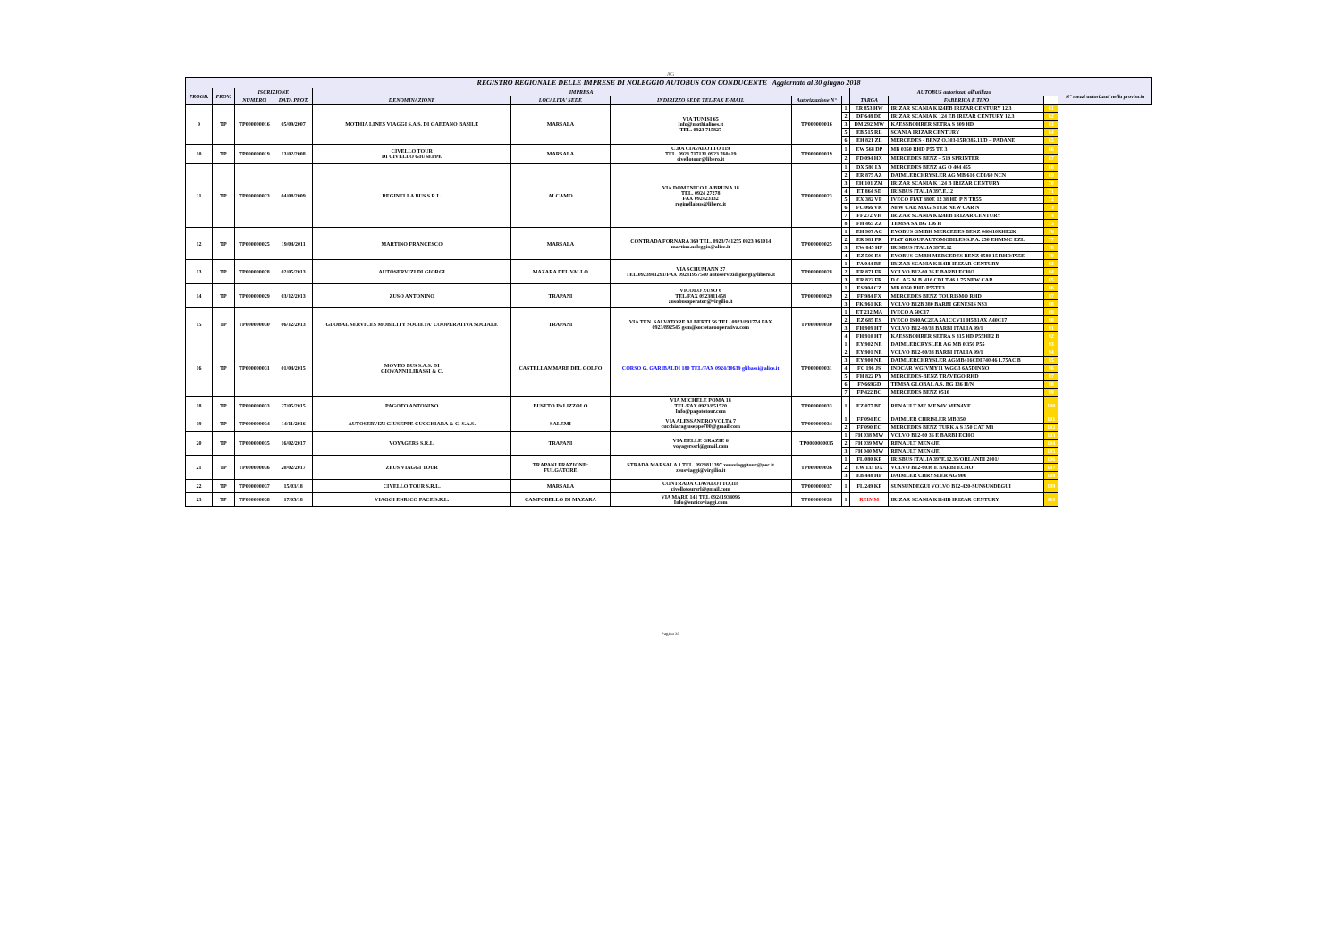AG
| REGISTRO REGIONALE DELLE IMPRESE DI NOLEGGIO AUTOBUS CON CONDUCENTE Aggiornato al 30 giugno 2018 | | | | | | | | | | | | |
| --- | --- | --- | --- | --- | --- | --- | --- | --- | --- | --- | --- | --- |
| PROGR. | PROV. | ISCRIZIONE | | IMPRESA | | | | | AUTOBUS autorizzati all'utilizzo | | | N° mezzi autorizzati nella provincia |
| | | NUMERO | DATA PROT. | DENOMINAZIONE | LOCALITA' SEDE | INDIRIZZO SEDE TEL/FAX E-MAIL | Autorizzazione N° | | TARGA | FABBRICA E TIPO | | |
| 9 | TP | TP000000016 | 05/09/2007 | MOTHIA LINES VIAGGI S.A.S. DI GAETANO BASILE | MARSALA | VIA TUNISI 65 Info@mothialines.it TEL. 0923 715827 | TP000000016 | 1 | ER 853 HW | IRIZAR SCANIA K124EB IRIZAR CENTURY 12.3 | 61 | |
| | | | | | | | | 2 | DF 648 DD | IRIZAR SCANIA K 124 EB IRIZAR CENTURY 12.3 | 62 | |
| | | | | | | | | 3 | DM 292 MW | KAESSBOHRER SETRA S 309 HD | 63 | |
| | | | | | | | | 5 | EB 515 RL | SCANIA IRIZAR CENTURY | 64 | |
| | | | | | | | | 6 | EH 821 ZL | MERCEDES - BENZ O.303-15R/385.11/D – PADANE | 65 | |
| 10 | TP | TP000000019 | 13/02/2008 | CIVELLO TOUR DI CIVELLO GIUSEPPE | MARSALA | C.DA CIAVALOTTO 119 TEL. 0923 717131 0923 760419 civellotour@libero.it | TP000000019 | 1 | EW 568 DP | MB 0350 RHD P55 TE 3 | 66 | |
| | | | | | | | | 2 | FD 094 HX | MERCEDES BENZ – 519 SPRINTER | 67 | |
| 11 | TP | TP000000023 | 04/08/2009 | REGINELLA BUS S.R.L. | ALCAMO | VIA DOMENICO LA BRUNA 18 TEL. 0924 27278 FAX 092423132 reginellabus@libero.it | TP000000023 | 1 | DX 580 LY | MERCEDES BENZ AG O 404 455 | 68 | |
| | | | | | | | | 2 | ER 875 AZ | DAIMLERCHRYSLER AG MB 616 CDI/60 NCN | 69 | |
| | | | | | | | | 3 | EH 101 ZM | IRIZAR SCANIA K 124 B IRIZAR CENTURY | 70 | |
| | | | | | | | | 4 | ET 864 SD | IRISBUS ITALIA 397.E.12 | 71 | |
| | | | | | | | | 5 | EX 382 VP | IVECO FIAT 380E 12 38 HD P N TR55 | 72 | |
| | | | | | | | | 6 | FC 066 VK | NEW CAR MAGISTER NEW CAR N | 73 | |
| | | | | | | | | 7 | FF 272 VH | IRIZAR SCANIA K124EB IRIZAR CENTURY | 74 | |
| | | | | | | | | 8 | FH 465 ZZ | TEMSA SA BG 136 H | 75 | |
| 12 | TP | TP000000025 | 19/04/2011 | MARTINO FRANCESCO | MARSALA | CONTRADA FORNARA 369 TEL. 0923/741255 0923 961014 martino.noleggio@alice.it | TP000000025 | 1 | EH 907 AC | EVOBUS GM BH MERCEDES BENZ 040410RHE2K | 76 | |
| | | | | | | | | 2 | ER 981 FR | FIAT GROUP AUTOMOBILES S.P.A. 250 EHMMC EZL | 77 | |
| | | | | | | | | 3 | EW 845 HF | IRISBUS ITALIA 397E.12 | 78 | |
| | | | | | | | | 4 | EZ 500 ES | EVOBUS GMBH MERCEDES BENZ 0580 15 RHD/P55E | 79 | |
| 13 | TP | TP000000028 | 02/05/2013 | AUTOSERVIZI DI GIORGI | MAZARA DEL VALLO | VIA SCHUMANN 27 TEL.0923941291/FAX 09231957540 autoservizidigiorgi@libero.it | TP000000028 | 1 | FA 044 RE | IRIZAR SCANIA K114IB IRIZAR CENTURY | 83 | |
| | | | | | | | | 2 | ER 871 FR | VOLVO B12-60 36 E BARBI ECHO | 84 | |
| | | | | | | | | 3 | ER 822 FR | D.C. AG M.B. 416 CDI T 46 1.75 NEW CAR | 85 | |
| 14 | TP | TP000000029 | 03/12/2013 | ZUSO ANTONINO | TRAPANI | VICOLO ZUSO 6 TEL/FAX 0923811458 zusobusoperator@virgilio.it | TP000000029 | 1 | ES 904 CZ | MB 0350 RHD P55TE3 | 86 | |
| | | | | | | | | 2 | FF 984 FX | MERCEDES BENZ TOURISMO RHD | 87 | |
| | | | | | | | | 3 | FK 961 KR | VOLVO B12B 380 BARBI GENESIS NS3 | 88 | |
| 15 | TP | TP000000030 | 06/12/2013 | GLOBAL SERVICES MOBILITY SOCIETA' COOPERATIVA SOCIALE | TRAPANI | VIA TEN. SALVATORE ALBERTI 56 TEL/ 0923/891774 FAX 0923/892545 gsm@societacooperativa.com | TP000000030 | 1 | ET 212 MA | IVECO A 50C17 | 89 | |
| | | | | | | | | 2 | EZ 685 ES | IVECO IS40AC2EA 5A1CCV11 H5B1AX A40C17 | 90 | |
| | | | | | | | | 3 | FH 909 HT | VOLVO B12-60/38 BARBI ITALIA 99/1 | 91 | |
| | | | | | | | | 4 | FH 910 HT | KAESSBOHRER SETRA S 315 HD P55HE2 B | 92 | |
| 16 | TP | TP000000031 | 01/04/2015 | MOVEO BUS S.A.S. DI GIOVANNI LIBASSI & C. | CASTELLAMMARE DEL GOLFO | CORSO G. GARIBALDI 180 TEL/FAX 0924/30639 glibassi@alice.it | TP000000031 | 1 | EY 902 NE | DAIMLERCRYSLER AG MB 0 350 P55 | 93 | |
| | | | | | | | | 2 | EY 901 NE | VOLVO B12-60/38 BARBI ITALIA 99/1 | 94 | |
| | | | | | | | | 3 | EY 900 NE | DAIMLERCHRYSLER AGMB416CDIF40 46 1.75AC B | 95 | |
| | | | | | | | | 4 | FC 196 JS | INDCAR WGIVMY11 WGG3 6A5DINNO | 96 | |
| | | | | | | | | 5 | FH 822 PY | MERCEDES-BENZ TRAVEGO RHD | 97 | |
| | | | | | | | | 6 | FN669GD | TEMSA GLOBAL A.S. BG 136 H/N | 98 | |
| | | | | | | | | 7 | FP 422 BC | MERCEDES BENZ 0510 | 99 | |
| 18 | TP | TP000000033 | 27/05/2015 | PAGOTO ANTONINO | BUSETO PALIZZOLO | VIA MICHELE POMA 18 TEL/FAX 0923/851520 Info@pagototour.com | TP000000033 | 1 | EZ 077 BD | RENAULT ME MEN4V MEN4VE | 100 | |
| 19 | TP | TP000000034 | 14/11/2016 | AUTOSERVIZI GIUSEPPE CUCCHIARA & C. S.A.S. | SALEMI | VIA ALESSANDRO VOLTA 7 cucchiaragiuseppe700@gmail.com | TP000000034 | 1 | FF 094 EC | DAIMLER CHRISLER MB 350 | 101 | |
| | | | | | | | | 2 | FF 090 EC | MERCEDES BENZ TURK A S 350 CAT M3 | 102 | |
| 20 | TP | TP000000035 | 16/02/2017 | VOYAGERS S.R.L. | TRAPANI | VIA DELLE GRAZIE 6 voyagerssrl@gmail.com | TP0000000035 | 1 | FH 038 MW | VOLVO B12-60 36 E BARBI ECHO | 103 | |
| | | | | | | | | 2 | FH 039 MW | RENAULT MEN4JE | 104 | |
| | | | | | | | | 3 | FH 040 MW | RENAULT MEN4JE | 105 | |
| 21 | TP | TP000000036 | 20/02/2017 | ZEUS VIAGGI TOUR | TRAPANI FRAZIONE: FULGATORE | STRADA MARSALA 1 TEL. 0923811397 zeusviaggitour@pec.it zeusviaggi@virgilio.it | TP000000036 | 1 | FL 080 KP | IRISBUS ITALIA 397E.12.35/ORLANDI 2001/ | 106 | |
| | | | | | | | | 2 | EW 133 DX | VOLVO B12-6036 E BARBI ECHO | 107 | |
| | | | | | | | | 3 | EB 448 HP | DAIMLER CHRYSLER AG 906 | 108 | |
| 22 | TP | TP000000037 | 15/03/18 | CIVELLO TOUR S.R.L. | MARSALA | CONTRADA CIAVALOTTO,118 civellotoursrl@gmail.com | TP000000037 | 1 | FL 249 KP | SUNSUNDEGUI VOLVO B12-420-SUNSUNDEGUI | 109 | |
| 23 | TP | TP000000038 | 17/05/18 | VIAGGI ENRICO PACE S.R.L. | CAMPOBELLO DI MAZARA | VIA MARE 141 TEL 09241934096 Info@enricoviaggi.com | TP000000038 | 1 | REIMM | IRIZAR SCANIA K114IB IRIZAR CENTURY | 110 | |
Pagina 35